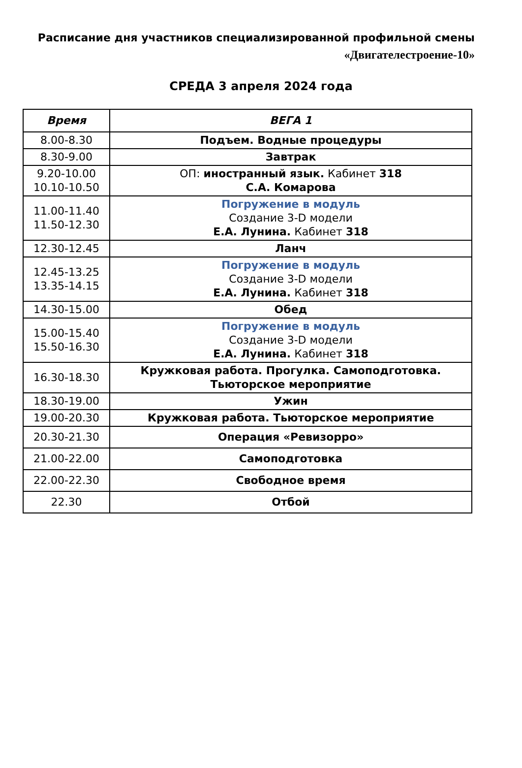Расписание дня участников специализированной профильной смены
«Двигателестроение-10»
СРЕДА 3 апреля 2024 года
| Время | ВЕГА 1 |
| --- | --- |
| 8.00-8.30 | Подъем. Водные процедуры |
| 8.30-9.00 | Завтрак |
| 9.20-10.00 10.10-10.50 | ОП: иностранный язык. Кабинет 318 С.А. Комарова |
| 11.00-11.40 11.50-12.30 | Погружение в модуль Создание 3-D модели Е.А. Лунина. Кабинет 318 |
| 12.30-12.45 | Ланч |
| 12.45-13.25 13.35-14.15 | Погружение в модуль Создание 3-D модели Е.А. Лунина. Кабинет 318 |
| 14.30-15.00 | Обед |
| 15.00-15.40 15.50-16.30 | Погружение в модуль Создание 3-D модели Е.А. Лунина. Кабинет 318 |
| 16.30-18.30 | Кружковая работа. Прогулка. Самоподготовка. Тьюторское мероприятие |
| 18.30-19.00 | Ужин |
| 19.00-20.30 | Кружковая работа. Тьюторское мероприятие |
| 20.30-21.30 | Операция «Ревизорро» |
| 21.00-22.00 | Самоподготовка |
| 22.00-22.30 | Свободное время |
| 22.30 | Отбой |